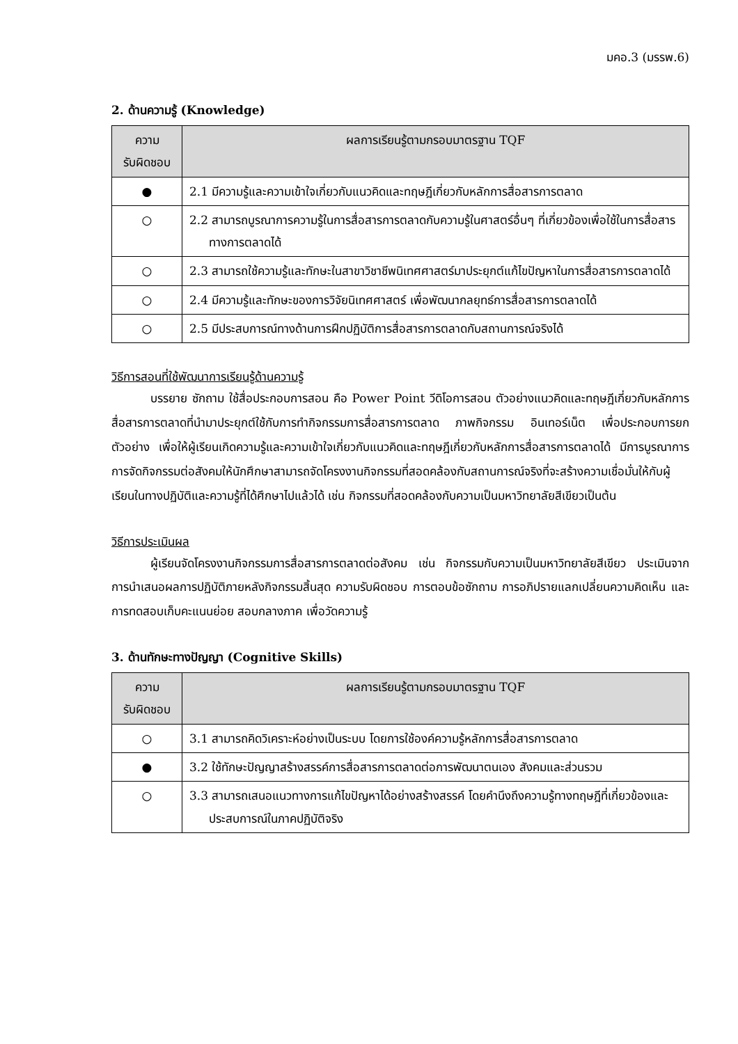มคอ.3 (มรรพ.6)
2. ด้านความรู้ (Knowledge)
| ความ รับผิดชอบ | ผลการเรียนรู้ตามกรอบมาตรฐาน TQF |
| --- | --- |
| ● | 2.1 มีความรู้และความเข้าใจเกี่ยวกับแนวคิดและทฤษฎีเกี่ยวกับหลักการสื่อสารการตลาด |
| ○ | 2.2 สามารถบูรณาการความรู้ในการสื่อสารการตลาดกับความรู้ในศาสตร์อื่นๆ ที่เกี่ยวข้องเพื่อใช้ในการสื่อสารทางการตลาดได้ |
| ○ | 2.3 สามารถใช้ความรู้และทักษะในสาขาวิชาชีพนิเทศศาสตร์มาประยุกต์แก้ไขปัญหาในการสื่อสารการตลาดได้ |
| ○ | 2.4 มีความรู้และทักษะของการวิจัยนิเทศศาสตร์ เพื่อพัฒนากลยุทธ์การสื่อสารการตลาดได้ |
| ○ | 2.5 มีประสบการณ์ทางด้านการฝึกปฏิบัติการสื่อสารการตลาดกับสถานการณ์จริงได้ |
วิธีการสอนที่ใช้พัฒนาการเรียนรู้ด้านความรู้
บรรยาย ซักถาม ใช้สื่อประกอบการสอน คือ Power Point วีดิโอการสอน ตัวอย่างแนวคิดและทฤษฎีเกี่ยวกับหลักการสื่อสารการตลาดที่นำมาประยุกต์ใช้กับการทำกิจกรรมการสื่อสารการตลาด ภาพกิจกรรม อินเทอร์เน็ต เพื่อประกอบการยกตัวอย่าง เพื่อให้ผู้เรียนเกิดความรู้และความเข้าใจเกี่ยวกับแนวคิดและทฤษฎีเกี่ยวกับหลักการสื่อสารการตลาดได้ มีการบูรณาการการจัดกิจกรรมต่อสังคมให้นักศึกษาสามารถจัดโครงงานกิจกรรมที่สอดคล้องกับสถานการณ์จริงที่จะสร้างความเชื่อมั่นให้กับผู้เรียนในทางปฏิบัติและความรู้ที่ได้ศึกษาไปแล้วได้ เช่น กิจกรรมที่สอดคล้องกับความเป็นมหาวิทยาลัยสีเขียวเป็นต้น
วิธีการประเมินผล
ผู้เรียนจัดโครงงานกิจกรรมการสื่อสารการตลาดต่อสังคม เช่น กิจกรรมกับความเป็นมหาวิทยาลัยสีเขียว ประเมินจากการนำเสนอผลการปฏิบัติภายหลังกิจกรรมสิ้นสุด ความรับผิดชอบ การตอบข้อซักถาม การอภิปรายแลกเปลี่ยนความคิดเห็น และการทดสอบเก็บคะแนนย่อย สอบกลางภาค เพื่อวัดความรู้
3. ด้านทักษะทางปัญญา (Cognitive Skills)
| ความ รับผิดชอบ | ผลการเรียนรู้ตามกรอบมาตรฐาน TQF |
| --- | --- |
| ○ | 3.1 สามารถคิดวิเคราะห์อย่างเป็นระบบ โดยการใช้องค์ความรู้หลักการสื่อสารการตลาด |
| ● | 3.2 ใช้ทักษะปัญญาสร้างสรรค์การสื่อสารการตลาดต่อการพัฒนาตนเอง สังคมและส่วนรวม |
| ○ | 3.3 สามารถเสนอแนวทางการแก้ไขปัญหาได้อย่างสร้างสรรค์ โดยคำนึงถึงความรู้ทางทฤษฎีที่เกี่ยวข้องและประสบการณ์ในภาคปฏิบัติจริง |